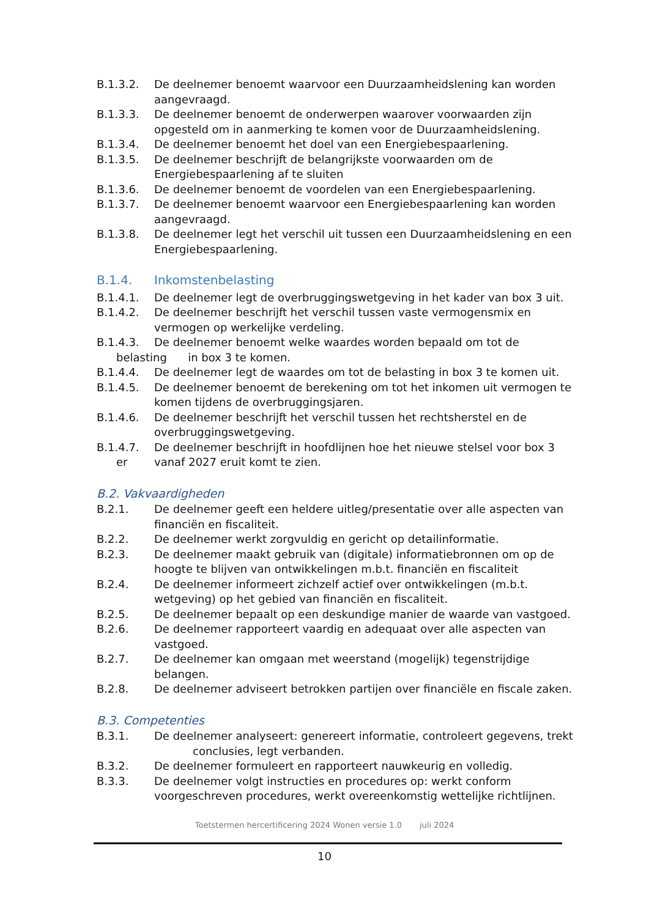B.1.3.2. De deelnemer benoemt waarvoor een Duurzaamheidslening kan worden aangevraagd.
B.1.3.3. De deelnemer benoemt de onderwerpen waarover voorwaarden zijn opgesteld om in aanmerking te komen voor de Duurzaamheidslening.
B.1.3.4. De deelnemer benoemt het doel van een Energiebespaarlening.
B.1.3.5. De deelnemer beschrijft de belangrijkste voorwaarden om de Energiebespaarlening af te sluiten
B.1.3.6. De deelnemer benoemt de voordelen van een Energiebespaarlening.
B.1.3.7. De deelnemer benoemt waarvoor een Energiebespaarlening kan worden aangevraagd.
B.1.3.8. De deelnemer legt het verschil uit tussen een Duurzaamheidslening en een Energiebespaarlening.
B.1.4. Inkomstenbelasting
B.1.4.1. De deelnemer legt de overbruggingswetgeving in het kader van box 3 uit.
B.1.4.2. De deelnemer beschrijft het verschil tussen vaste vermogensmix en vermogen op werkelijke verdeling.
B.1.4.3. De deelnemer benoemt welke waardes worden bepaald om tot de
belasting in box 3 te komen.
B.1.4.4. De deelnemer legt de waardes om tot de belasting in box 3 te komen uit.
B.1.4.5. De deelnemer benoemt de berekening om tot het inkomen uit vermogen te komen tijdens de overbruggingsjaren.
B.1.4.6. De deelnemer beschrijft het verschil tussen het rechtsherstel en de overbruggingswetgeving.
B.1.4.7. De deelnemer beschrijft in hoofdlijnen hoe het nieuwe stelsel voor box 3
er vanaf 2027 eruit komt te zien.
B.2. Vakvaardigheden
B.2.1. De deelnemer geeft een heldere uitleg/presentatie over alle aspecten van financiën en fiscaliteit.
B.2.2. De deelnemer werkt zorgvuldig en gericht op detailinformatie.
B.2.3. De deelnemer maakt gebruik van (digitale) informatiebronnen om op de hoogte te blijven van ontwikkelingen m.b.t. financiën en fiscaliteit
B.2.4. De deelnemer informeert zichzelf actief over ontwikkelingen (m.b.t. wetgeving) op het gebied van financiën en fiscaliteit.
B.2.5. De deelnemer bepaalt op een deskundige manier de waarde van vastgoed.
B.2.6. De deelnemer rapporteert vaardig en adequaat over alle aspecten van vastgoed.
B.2.7. De deelnemer kan omgaan met weerstand (mogelijk) tegenstrijdige belangen.
B.2.8. De deelnemer adviseert betrokken partijen over financiële en fiscale zaken.
B.3. Competenties
B.3.1. De deelnemer analyseert: genereert informatie, controleert gegevens, trekt
conclusies, legt verbanden.
B.3.2. De deelnemer formuleert en rapporteert nauwkeurig en volledig.
B.3.3. De deelnemer volgt instructies en procedures op: werkt conform voorgeschreven procedures, werkt overeenkomstig wettelijke richtlijnen.
Toetstermen hercertificering 2024 Wonen versie 1.0 juli 2024
10